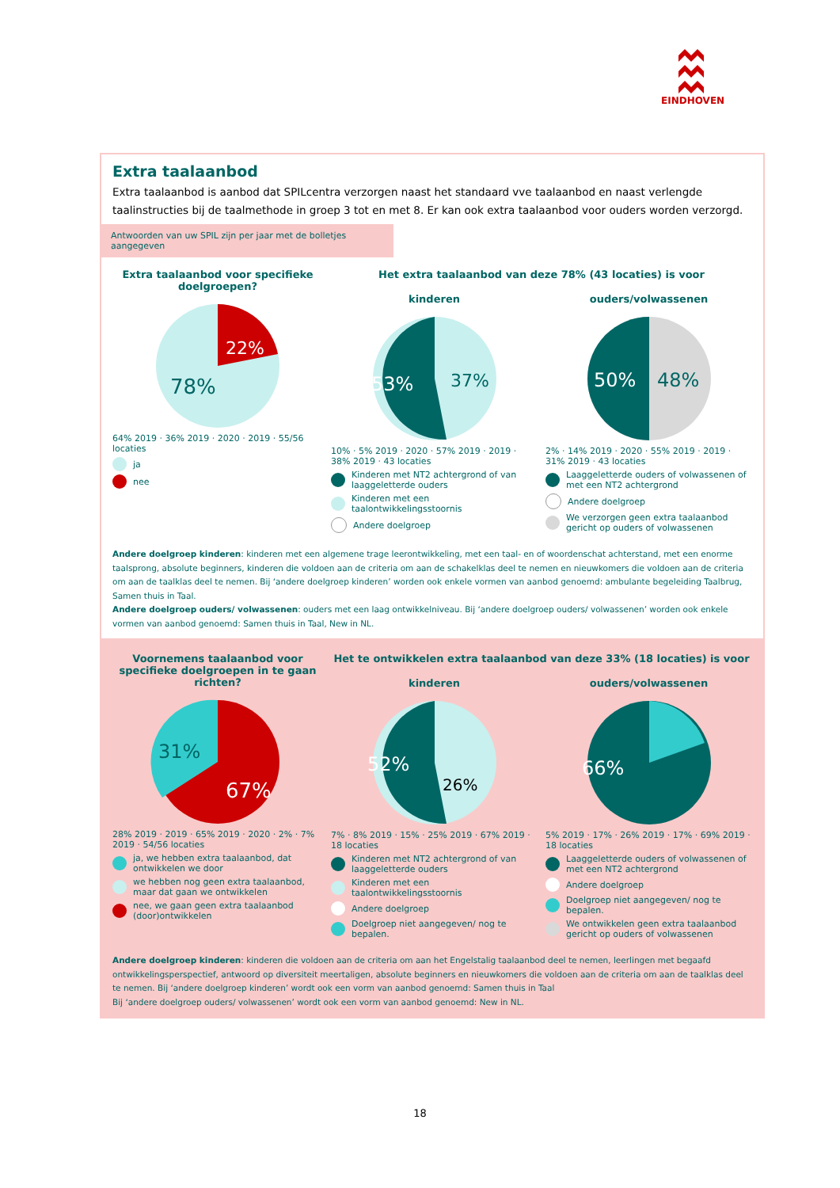EINDHOVEN
Extra taalaanbod
Extra taalaanbod is aanbod dat SPILcentra verzorgen naast het standaard vve taalaanbod en naast verlengde taalinstructies bij de taalmethode in groep 3 tot en met 8. Er kan ook extra taalaanbod voor ouders worden verzorgd.
Antwoorden van uw SPIL zijn per jaar met de bolletjes aangegeven
Extra taalaanbod voor specifieke doelgroepen?
22%
78%
64% 2019 · 36% 2019 · 2020 · 2019 · 55/56 locaties
ja
nee
Het extra taalaanbod van deze 78% (43 locaties) is voor
kinderen
53%
37%
10% · 5% 2019 · 2020 · 57% 2019 · 2019 · 38% 2019 · 43 locaties
Kinderen met NT2 achtergrond of van laaggeletterde ouders
Kinderen met een taalontwikkelingsstoornis
Andere doelgroep
ouders/volwassenen
50%
48%
2% · 14% 2019 · 2020 · 55% 2019 · 2019 · 31% 2019 · 43 locaties
Laaggeletterde ouders of volwassenen of met een NT2 achtergrond
Andere doelgroep
We verzorgen geen extra taalaanbod gericht op ouders of volwassenen
Andere doelgroep kinderen: kinderen met een algemene trage leerontwikkeling, met een taal- en of woordenschat achterstand, met een enorme taalsprong, absolute beginners, kinderen die voldoen aan de criteria om aan de schakelklas deel te nemen en nieuwkomers die voldoen aan de criteria om aan de taalklas deel te nemen. Bij ‘andere doelgroep kinderen’ worden ook enkele vormen van aanbod genoemd: ambulante begeleiding Taalbrug, Samen thuis in Taal.
Andere doelgroep ouders/ volwassenen: ouders met een laag ontwikkelniveau. Bij ‘andere doelgroep ouders/ volwassenen’ worden ook enkele vormen van aanbod genoemd: Samen thuis in Taal, New in NL.
Voornemens taalaanbod voor specifieke doelgroepen in te gaan richten?
31%
67%
28% 2019 · 2019 · 65% 2019 · 2020 · 2% · 7% 2019 · 54/56 locaties
ja, we hebben extra taalaanbod, dat ontwikkelen we door
we hebben nog geen extra taalaanbod, maar dat gaan we ontwikkelen
nee, we gaan geen extra taalaanbod (door)ontwikkelen
Het te ontwikkelen extra taalaanbod van deze 33% (18 locaties) is voor
kinderen
52%
26%
7% · 8% 2019 · 15% · 25% 2019 · 67% 2019 · 18 locaties
Kinderen met NT2 achtergrond of van laaggeletterde ouders
Kinderen met een taalontwikkelingsstoornis
Andere doelgroep
Doelgroep niet aangegeven/ nog te bepalen.
ouders/volwassenen
66%
5% 2019 · 17% · 26% 2019 · 17% · 69% 2019 · 18 locaties
Laaggeletterde ouders of volwassenen of met een NT2 achtergrond
Andere doelgroep
Doelgroep niet aangegeven/ nog te bepalen.
We ontwikkelen geen extra taalaanbod gericht op ouders of volwassenen
Andere doelgroep kinderen: kinderen die voldoen aan de criteria om aan het Engelstalig taalaanbod deel te nemen, leerlingen met begaafd ontwikkelingsperspectief, antwoord op diversiteit meertaligen, absolute beginners en nieuwkomers die voldoen aan de criteria om aan de taalklas deel te nemen. Bij ‘andere doelgroep kinderen’ wordt ook een vorm van aanbod genoemd: Samen thuis in Taal
Bij ‘andere doelgroep ouders/ volwassenen’ wordt ook een vorm van aanbod genoemd: New in NL.
18